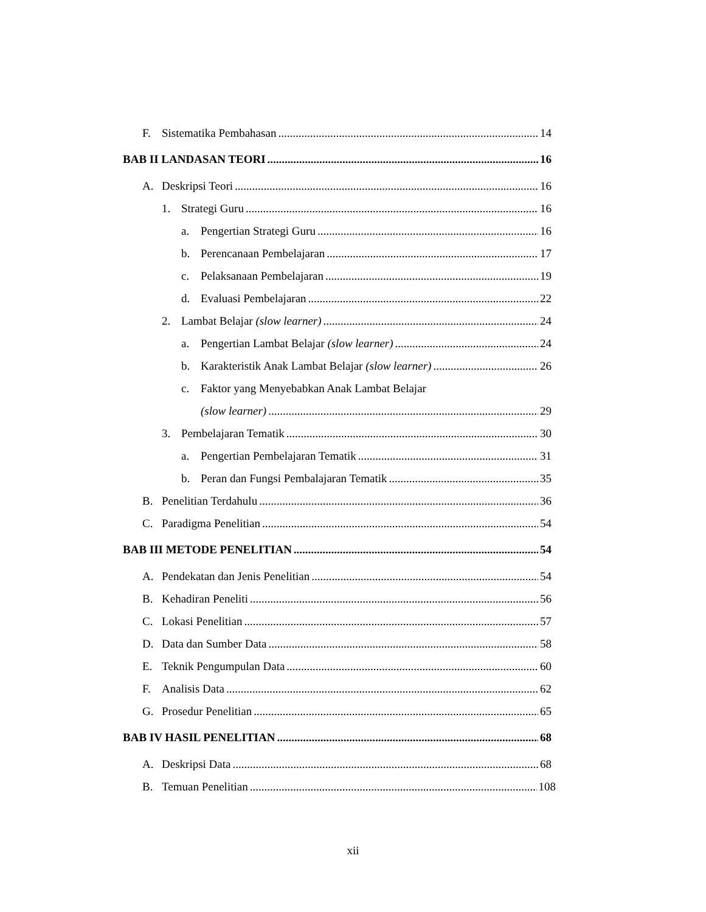F. Sistematika Pembahasan 14
BAB II LANDASAN TEORI 16
A. Deskripsi Teori 16
1. Strategi Guru 16
a. Pengertian Strategi Guru 16
b. Perencanaan Pembelajaran 17
c. Pelaksanaan Pembelajaran 19
d. Evaluasi Pembelajaran 22
2. Lambat Belajar (slow learner) 24
a. Pengertian Lambat Belajar (slow learner) 24
b. Karakteristik Anak Lambat Belajar (slow learner) 26
c. Faktor yang Menyebabkan Anak Lambat Belajar
(slow learner) 29
3. Pembelajaran Tematik 30
a. Pengertian Pembelajaran Tematik 31
b. Peran dan Fungsi Pembalajaran Tematik 35
B. Penelitian Terdahulu 36
C. Paradigma Penelitian 54
BAB III METODE PENELITIAN 54
A. Pendekatan dan Jenis Penelitian 54
B. Kehadiran Peneliti 56
C. Lokasi Penelitian 57
D. Data dan Sumber Data 58
E. Teknik Pengumpulan Data 60
F. Analisis Data 62
G. Prosedur Penelitian 65
BAB IV HASIL PENELITIAN 68
A. Deskripsi Data 68
B. Temuan Penelitian 108
xii